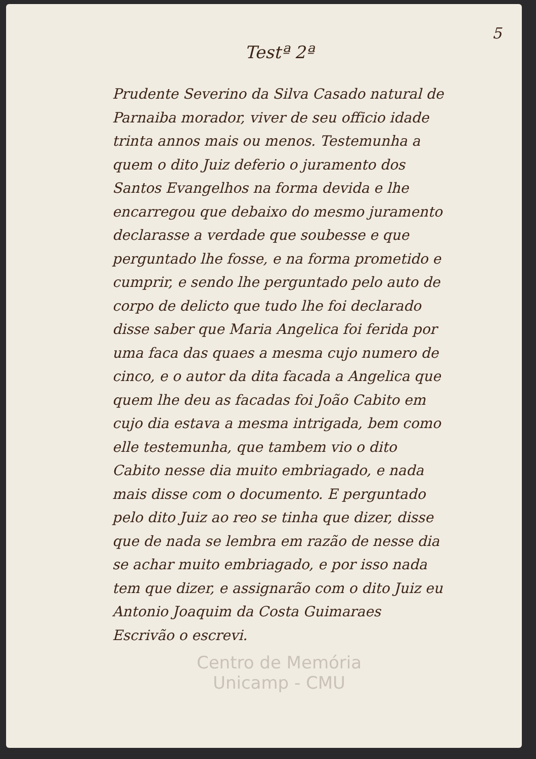5
Testª 2ª
Prudente Severino da Silva Casado natural de Parnaiba morador, viver de seu officio idade trinta annos mais ou menos. Testemunha a quem o dito Juiz deferio o juramento dos Santos Evangelhos na forma devida e lhe encarregou que debaixo do mesmo juramento declarasse a verdade que soubesse e que perguntado lhe fosse, e na forma prometido e cumprir, e sendo lhe perguntado pelo auto de corpo de delicto que tudo lhe foi declarado disse saber que Maria Angelica foi ferida por uma faca das quaes a mesma cujo numero de cinco, e o autor da dita facada a Angelica que quem lhe deu as facadas foi João Cabito em cujo dia estava a mesma intrigada, bem como elle testemunha, que tambem vio o dito Cabito nesse dia muito embriagado, e nada mais disse com o documento. E perguntado pelo dito Juiz ao reo se tinha que dizer, disse que de nada se lembra em razão de nesse dia se achar muito embriagado, e por isso nada tem que dizer, e assignarão com o dito Juiz eu Antonio Joaquim da Costa Guimaraes Escrivão o escrevi.
Centro de Memória
Unicamp - CMU